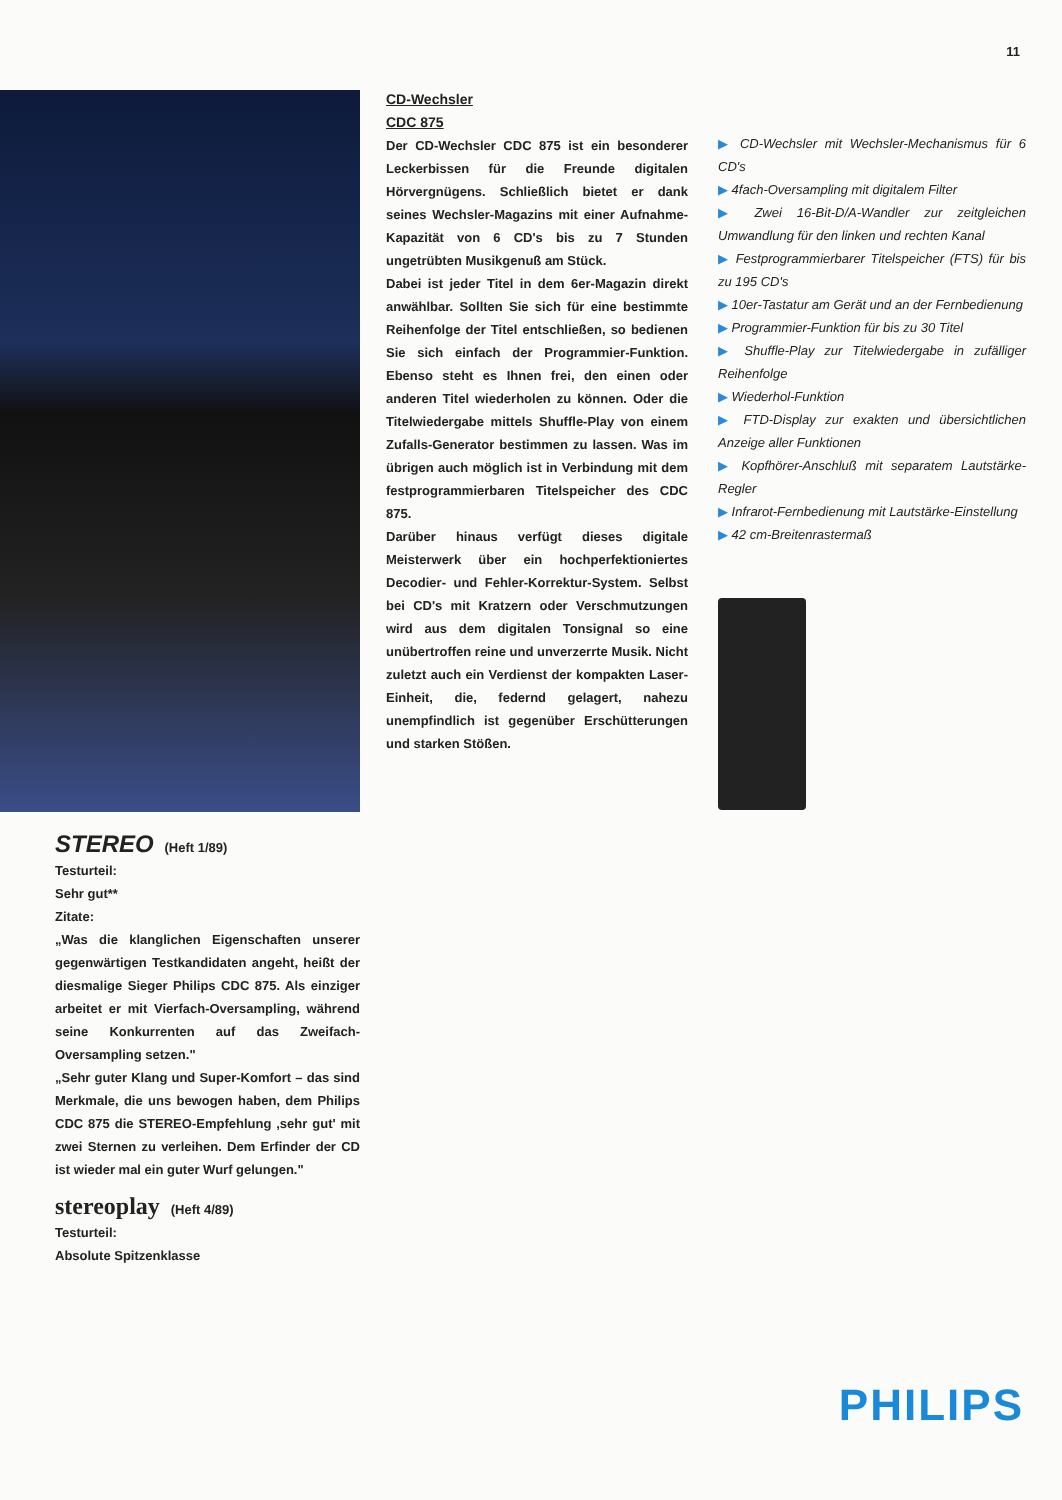11
CD-Wechsler
CDC 875
Der CD-Wechsler CDC 875 ist ein besonderer Leckerbissen für die Freunde digitalen Hörvergnügens. Schließlich bietet er dank seines Wechsler-Magazins mit einer Aufnahme-Kapazität von 6 CD's bis zu 7 Stunden ungetrübten Musikgenuß am Stück.
Dabei ist jeder Titel in dem 6er-Magazin direkt anwählbar. Sollten Sie sich für eine bestimmte Reihenfolge der Titel entschließen, so bedienen Sie sich einfach der Programmier-Funktion. Ebenso steht es Ihnen frei, den einen oder anderen Titel wiederholen zu können. Oder die Titelwiedergabe mittels Shuffle-Play von einem Zufalls-Generator bestimmen zu lassen. Was im übrigen auch möglich ist in Verbindung mit dem festprogrammierbaren Titelspeicher des CDC 875.
Darüber hinaus verfügt dieses digitale Meisterwerk über ein hochperfektioniertes Decodier- und Fehler-Korrektur-System. Selbst bei CD's mit Kratzern oder Verschmutzungen wird aus dem digitalen Tonsignal so eine unübertroffen reine und unverzerrte Musik. Nicht zuletzt auch ein Verdienst der kompakten Laser-Einheit, die, federnd gelagert, nahezu unempfindlich ist gegenüber Erschütterungen und starken Stößen.
▶ CD-Wechsler mit Wechsler-Mechanismus für 6 CD's
▶ 4fach-Oversampling mit digitalem Filter
▶ Zwei 16-Bit-D/A-Wandler zur zeitgleichen Umwandlung für den linken und rechten Kanal
▶ Festprogrammierbarer Titelspeicher (FTS) für bis zu 195 CD's
▶ 10er-Tastatur am Gerät und an der Fernbedienung
▶ Programmier-Funktion für bis zu 30 Titel
▶ Shuffle-Play zur Titelwiedergabe in zufälliger Reihenfolge
▶ Wiederhol-Funktion
▶ FTD-Display zur exakten und übersichtlichen Anzeige aller Funktionen
▶ Kopfhörer-Anschluß mit separatem Lautstärke-Regler
▶ Infrarot-Fernbedienung mit Lautstärke-Einstellung
▶ 42 cm-Breitenrastermaß
STEREO (Heft 1/89)
Testurteil:
Sehr gut**
Zitate:
„Was die klanglichen Eigenschaften unserer gegenwärtigen Testkandidaten angeht, heißt der diesmalige Sieger Philips CDC 875. Als einziger arbeitet er mit Vierfach-Oversampling, während seine Konkurrenten auf das Zweifach-Oversampling setzen."
„Sehr guter Klang und Super-Komfort – das sind Merkmale, die uns bewogen haben, dem Philips CDC 875 die STEREO-Empfehlung ‚sehr gut' mit zwei Sternen zu verleihen. Dem Erfinder der CD ist wieder mal ein guter Wurf gelungen."
stereoplay (Heft 4/89)
Testurteil:
Absolute Spitzenklasse
PHILIPS